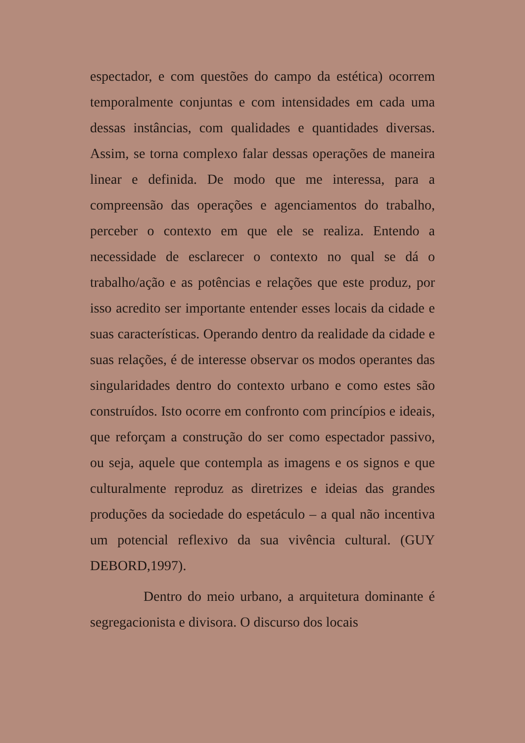espectador, e com questões do campo da estética) ocorrem temporalmente conjuntas e com intensidades em cada uma dessas instâncias, com qualidades e quantidades diversas. Assim, se torna complexo falar dessas operações de maneira linear e definida. De modo que me interessa, para a compreensão das operações e agenciamentos do trabalho, perceber o contexto em que ele se realiza. Entendo a necessidade de esclarecer o contexto no qual se dá o trabalho/ação e as potências e relações que este produz, por isso acredito ser importante entender esses locais da cidade e suas características. Operando dentro da realidade da cidade e suas relações, é de interesse observar os modos operantes das singularidades dentro do contexto urbano e como estes são construídos. Isto ocorre em confronto com princípios e ideais, que reforçam a construção do ser como espectador passivo, ou seja, aquele que contempla as imagens e os signos e que culturalmente reproduz as diretrizes e ideias das grandes produções da sociedade do espetáculo – a qual não incentiva um potencial reflexivo da sua vivência cultural. (GUY DEBORD,1997).
Dentro do meio urbano, a arquitetura dominante é segregacionista e divisora. O discurso dos locais